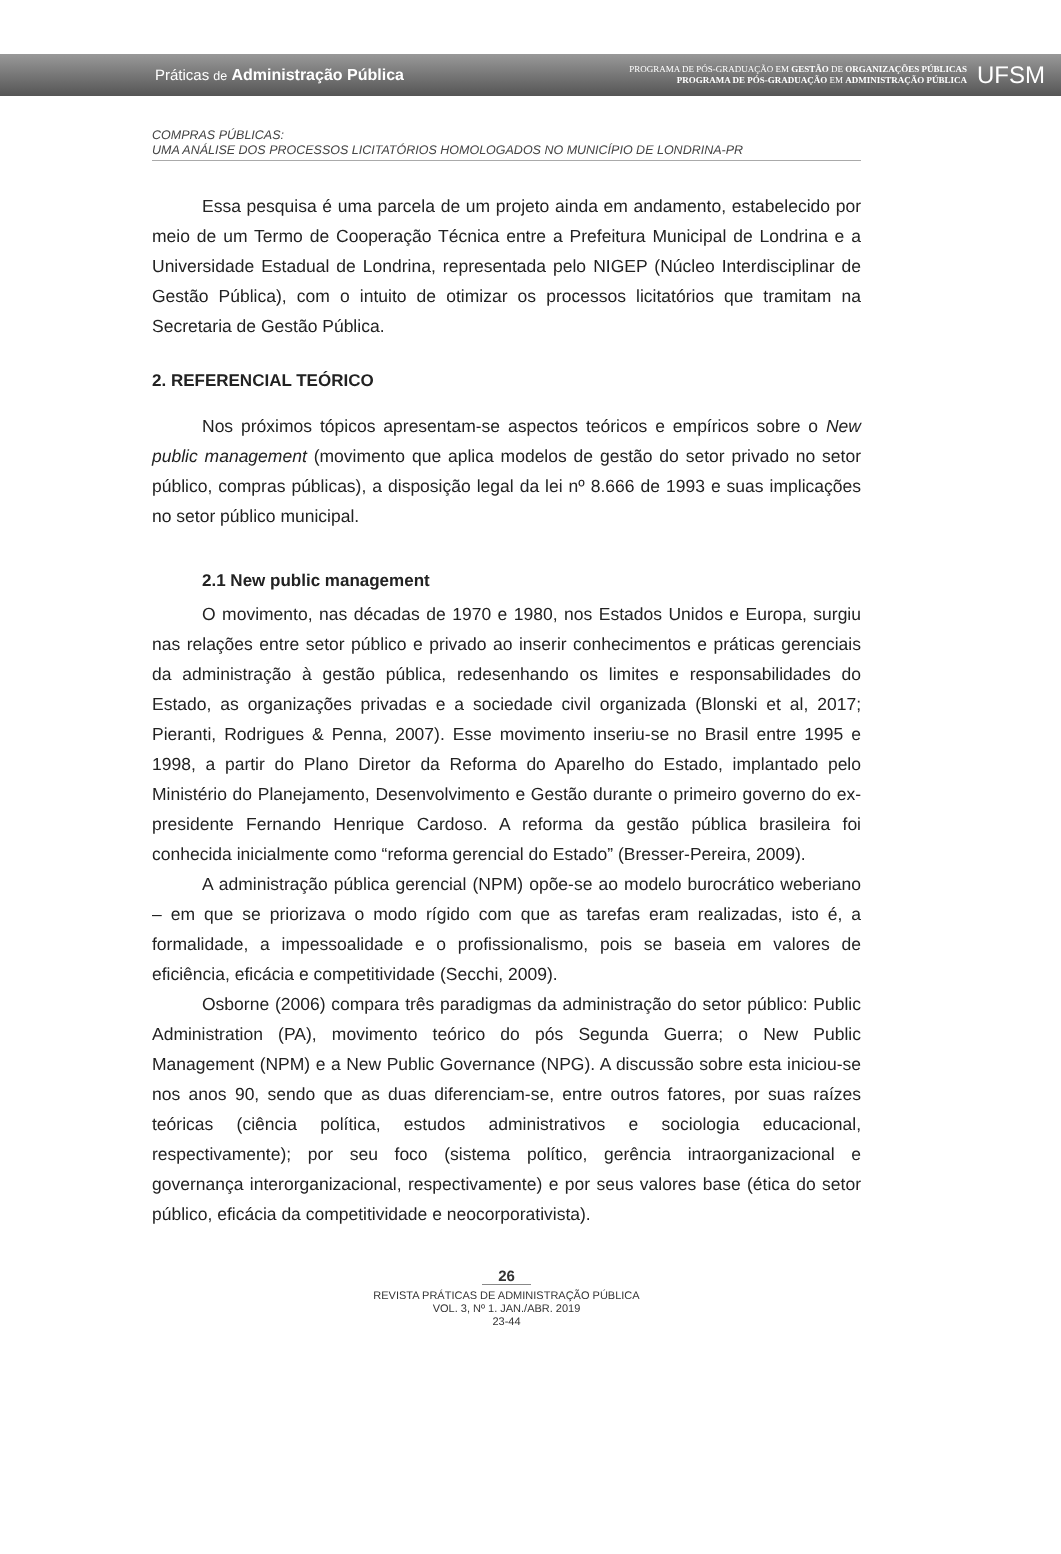Práticas de Administração Pública
PROGRAMA DE PÓS-GRADUAÇÃO EM GESTÃO DE ORGANIZAÇÕES PÚBLICAS
PROGRAMA DE PÓS-GRADUAÇÃO EM ADMINISTRAÇÃO PÚBLICA
UFSM
COMPRAS PÚBLICAS:
UMA ANÁLISE DOS PROCESSOS LICITATÓRIOS HOMOLOGADOS NO MUNICÍPIO DE LONDRINA-PR
Essa pesquisa é uma parcela de um projeto ainda em andamento, estabelecido por meio de um Termo de Cooperação Técnica entre a Prefeitura Municipal de Londrina e a Universidade Estadual de Londrina, representada pelo NIGEP (Núcleo Interdisciplinar de Gestão Pública), com o intuito de otimizar os processos licitatórios que tramitam na Secretaria de Gestão Pública.
2. REFERENCIAL TEÓRICO
Nos próximos tópicos apresentam-se aspectos teóricos e empíricos sobre o New public management (movimento que aplica modelos de gestão do setor privado no setor público, compras públicas), a disposição legal da lei nº 8.666 de 1993 e suas implicações no setor público municipal.
2.1 New public management
O movimento, nas décadas de 1970 e 1980, nos Estados Unidos e Europa, surgiu nas relações entre setor público e privado ao inserir conhecimentos e práticas gerenciais da administração à gestão pública, redesenhando os limites e responsabilidades do Estado, as organizações privadas e a sociedade civil organizada (Blonski et al, 2017; Pieranti, Rodrigues & Penna, 2007). Esse movimento inseriu-se no Brasil entre 1995 e 1998, a partir do Plano Diretor da Reforma do Aparelho do Estado, implantado pelo Ministério do Planejamento, Desenvolvimento e Gestão durante o primeiro governo do ex-presidente Fernando Henrique Cardoso. A reforma da gestão pública brasileira foi conhecida inicialmente como “reforma gerencial do Estado” (Bresser-Pereira, 2009).
A administração pública gerencial (NPM) opõe-se ao modelo burocrático weberiano – em que se priorizava o modo rígido com que as tarefas eram realizadas, isto é, a formalidade, a impessoalidade e o profissionalismo, pois se baseia em valores de eficiência, eficácia e competitividade (Secchi, 2009).
Osborne (2006) compara três paradigmas da administração do setor público: Public Administration (PA), movimento teórico do pós Segunda Guerra; o New Public Management (NPM) e a New Public Governance (NPG). A discussão sobre esta iniciou-se nos anos 90, sendo que as duas diferenciam-se, entre outros fatores, por suas raízes teóricas (ciência política, estudos administrativos e sociologia educacional, respectivamente); por seu foco (sistema político, gerência intraorganizacional e governança interorganizacional, respectivamente) e por seus valores base (ética do setor público, eficácia da competitividade e neocorporativista).
26
REVISTA PRÁTICAS DE ADMINISTRAÇÃO PÚBLICA
VOL. 3, Nº 1. JAN./ABR. 2019
23-44